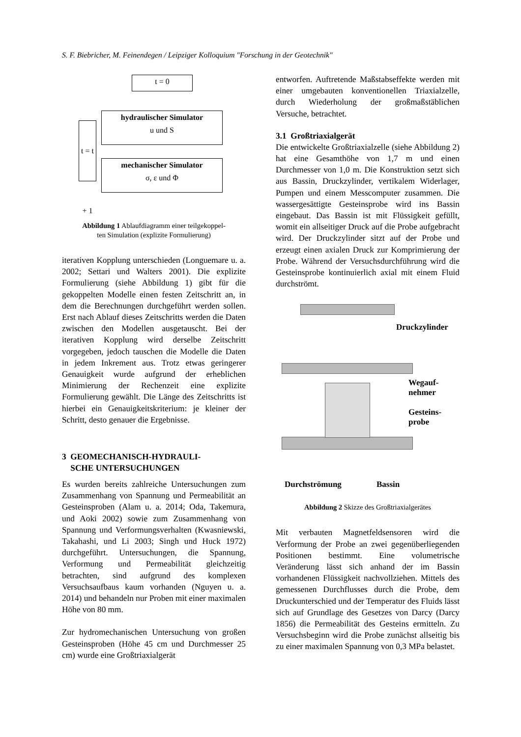S. F. Biebricher, M. Feinendegen / Leipziger Kolloquium "Forschung in der Geotechnik"
t = 0
hydraulischer Simulator
u und S
mechanischer Simulator
σ, ε und Φ
t = t + 1
Abbildung 1 Ablaufdiagramm einer teilgekoppel-
ten Simulation (explizite Formulierung)
iterativen Kopplung unterschieden (Longuemare u. a. 2002; Settari und Walters 2001). Die explizite Formulierung (siehe Abbildung 1) gibt für die gekoppelten Modelle einen festen Zeitschritt an, in dem die Berechnungen durchgeführt werden sollen. Erst nach Ablauf dieses Zeitschritts werden die Daten zwischen den Modellen ausgetauscht. Bei der iterativen Kopplung wird derselbe Zeitschritt vorgegeben, jedoch tauschen die Modelle die Daten in jedem Inkrement aus. Trotz etwas geringerer Genauigkeit wurde aufgrund der erheblichen Minimierung der Rechenzeit eine explizite Formulierung gewählt. Die Länge des Zeitschritts ist hierbei ein Genauigkeitskriterium: je kleiner der Schritt, desto genauer die Ergebnisse.
3 GEOMECHANISCH-HYDRAULI-
SCHE UNTERSUCHUNGEN
Es wurden bereits zahlreiche Untersuchungen zum Zusammenhang von Spannung und Permeabilität an Gesteinsproben (Alam u. a. 2014; Oda, Takemura, und Aoki 2002) sowie zum Zusammenhang von Spannung und Verformungsverhalten (Kwasniewski, Takahashi, und Li 2003; Singh und Huck 1972) durchgeführt. Untersuchungen, die Spannung, Verformung und Permeabilität gleichzeitig betrachten, sind aufgrund des komplexen Versuchsaufbaus kaum vorhanden (Nguyen u. a. 2014) und behandeln nur Proben mit einer maximalen Höhe von 80 mm.
Zur hydromechanischen Untersuchung von großen Gesteinsproben (Höhe 45 cm und Durchmesser 25 cm) wurde eine Großtriaxialgerät
entworfen. Auftretende Maßstabseffekte werden mit einer umgebauten konventionellen Triaxialzelle, durch Wiederholung der großmaßstäblichen Versuche, betrachtet.
3.1 Großtriaxialgerät
Die entwickelte Großtriaxialzelle (siehe Abbildung 2) hat eine Gesamthöhe von 1,7 m und einen Durchmesser von 1,0 m. Die Konstruktion setzt sich aus Bassin, Druckzylinder, vertikalem Widerlager, Pumpen und einem Messcomputer zusammen. Die wassergesättigte Gesteinsprobe wird ins Bassin eingebaut. Das Bassin ist mit Flüssigkeit gefüllt, womit ein allseitiger Druck auf die Probe aufgebracht wird. Der Druckzylinder sitzt auf der Probe und erzeugt einen axialen Druck zur Komprimierung der Probe. Während der Versuchsdurchführung wird die Gesteinsprobe kontinuierlich axial mit einem Fluid durchströmt.
Druckzylinder
Wegauf-
nehmer
Gesteins-
probe
Durchströmung Bassin
Abbildung 2 Skizze des Großtriaxialgerätes
Mit verbauten Magnetfeldsensoren wird die Verformung der Probe an zwei gegenüberliegenden Positionen bestimmt. Eine volumetrische Veränderung lässt sich anhand der im Bassin vorhandenen Flüssigkeit nachvollziehen. Mittels des gemessenen Durchflusses durch die Probe, dem Druckunterschied und der Temperatur des Fluids lässt sich auf Grundlage des Gesetzes von Darcy (Darcy 1856) die Permeabilität des Gesteins ermitteln. Zu Versuchsbeginn wird die Probe zunächst allseitig bis zu einer maximalen Spannung von 0,3 MPa belastet.